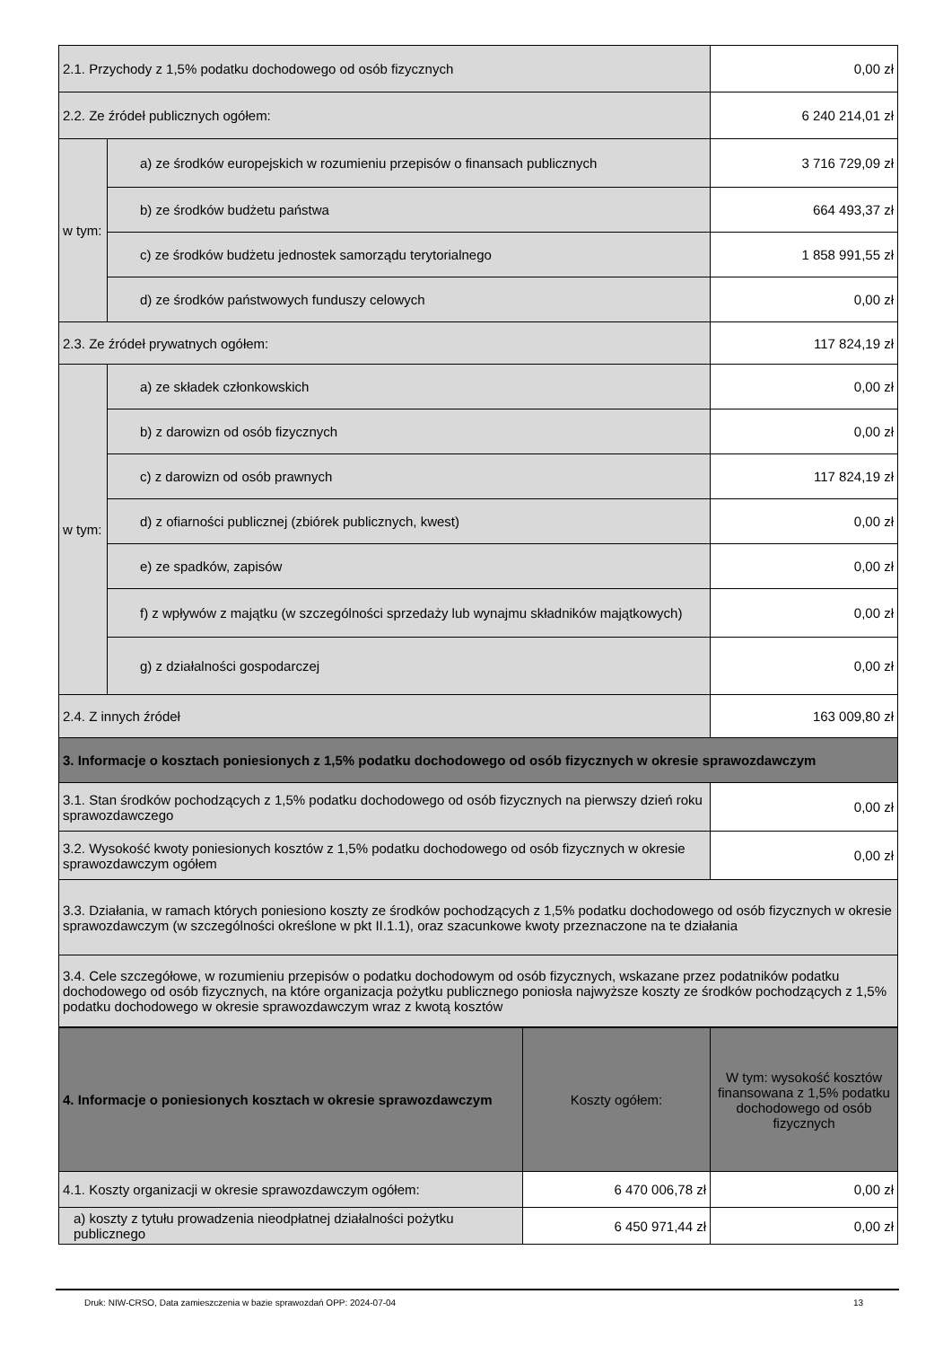| 2.1. Przychody z 1,5% podatku dochodowego od osób fizycznych | | 0,00 zł |
| 2.2. Ze źródeł publicznych ogółem: | | 6 240 214,01 zł |
| w tym: | a) ze środków europejskich w rozumieniu przepisów o finansach publicznych | 3 716 729,09 zł |
| | b) ze środków budżetu państwa | 664 493,37 zł |
| | c) ze środków budżetu jednostek samorządu terytorialnego | 1 858 991,55 zł |
| | d) ze środków państwowych funduszy celowych | 0,00 zł |
| 2.3. Ze źródeł prywatnych ogółem: | | 117 824,19 zł |
| w tym: | a) ze składek członkowskich | 0,00 zł |
| | b) z darowizn od osób fizycznych | 0,00 zł |
| | c) z darowizn od osób prawnych | 117 824,19 zł |
| | d) z ofiarności publicznej (zbiórek publicznych, kwest) | 0,00 zł |
| | e) ze spadków, zapisów | 0,00 zł |
| | f) z wpływów z majątku (w szczególności sprzedaży lub wynajmu składników majątkowych) | 0,00 zł |
| | g) z działalności gospodarczej | 0,00 zł |
| 2.4. Z innych źródeł | | 163 009,80 zł |
| 3. Informacje o kosztach poniesionych z 1,5% podatku dochodowego od osób fizycznych w okresie sprawozdawczym | | |
| 3.1. Stan środków pochodzących z 1,5% podatku dochodowego od osób fizycznych na pierwszy dzień roku sprawozdawczego | | 0,00 zł |
| 3.2. Wysokość kwoty poniesionych kosztów z 1,5% podatku dochodowego od osób fizycznych w okresie sprawozdawczym ogółem | | 0,00 zł |
| 3.3. Działania, w ramach których poniesiono koszty ze środków pochodzących z 1,5% podatku dochodowego od osób fizycznych w okresie sprawozdawczym (w szczególności określone w pkt II.1.1), oraz szacunkowe kwoty przeznaczone na te działania | | |
| 3.4. Cele szczegółowe, w rozumieniu przepisów o podatku dochodowym od osób fizycznych, wskazane przez podatników podatku dochodowego od osób fizycznych, na które organizacja pożytku publicznego poniosła najwyższe koszty ze środków pochodzących z 1,5% podatku dochodowego w okresie sprawozdawczym wraz z kwotą kosztów | | |
| 4. Informacje o poniesionych kosztach w okresie sprawozdawczym | Koszty ogółem: | W tym: wysokość kosztów finansowana z 1,5% podatku dochodowego od osób fizycznych |
| --- | --- | --- |
| 4.1. Koszty organizacji w okresie sprawozdawczym ogółem: | 6 470 006,78 zł | 0,00 zł |
| a) koszty z tytułu prowadzenia nieodpłatnej działalności pożytku publicznego | 6 450 971,44 zł | 0,00 zł |
Druk: NIW-CRSO, Data zamieszczenia w bazie sprawozdań OPP: 2024-07-04 13